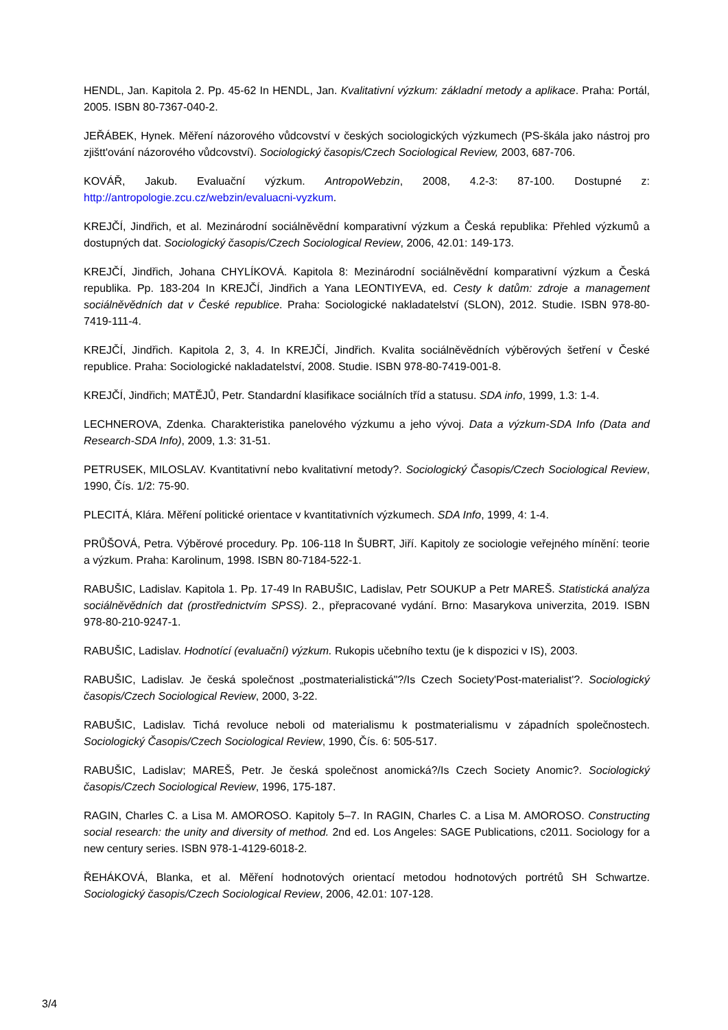HENDL, Jan. Kapitola 2. Pp. 45-62 In HENDL, Jan. Kvalitativní výzkum: základní metody a aplikace. Praha: Portál, 2005. ISBN 80-7367-040-2.
JEŘÁBEK, Hynek. Měření názorového vůdcovství v českých sociologických výzkumech (PS-škála jako nástroj pro zjištt'ování názorového vůdcovství). Sociologický časopis/Czech Sociological Review, 2003, 687-706.
KOVÁŘ, Jakub. Evaluační výzkum. AntropoWebzin, 2008, 4.2-3: 87-100. Dostupné z: http://antropologie.zcu.cz/webzin/evaluacni-vyzkum.
KREJČÍ, Jindřich, et al. Mezinárodní sociálněvědní komparativní výzkum a Česká republika: Přehled výzkumů a dostupných dat. Sociologický časopis/Czech Sociological Review, 2006, 42.01: 149-173.
KREJČÍ, Jindřich, Johana CHYLÍKOVÁ. Kapitola 8: Mezinárodní sociálněvědní komparativní výzkum a Česká republika. Pp. 183-204 In KREJČÍ, Jindřich a Yana LEONTIYEVA, ed. Cesty k datům: zdroje a management sociálněvědních dat v České republice. Praha: Sociologické nakladatelství (SLON), 2012. Studie. ISBN 978-80-7419-111-4.
KREJČÍ, Jindřich. Kapitola 2, 3, 4. In KREJČÍ, Jindřich. Kvalita sociálněvědních výběrových šetření v České republice. Praha: Sociologické nakladatelství, 2008. Studie. ISBN 978-80-7419-001-8.
KREJČÍ, Jindřich; MATĚJŮ, Petr. Standardní klasifikace sociálních tříd a statusu. SDA info, 1999, 1.3: 1-4.
LECHNEROVA, Zdenka. Charakteristika panelového výzkumu a jeho vývoj. Data a výzkum-SDA Info (Data and Research-SDA Info), 2009, 1.3: 31-51.
PETRUSEK, MILOSLAV. Kvantitativní nebo kvalitativní metody?. Sociologický Časopis/Czech Sociological Review, 1990, Čís. 1/2: 75-90.
PLECITÁ, Klára. Měření politické orientace v kvantitativních výzkumech. SDA Info, 1999, 4: 1-4.
PRŮŠOVÁ, Petra. Výběrové procedury. Pp. 106-118 In ŠUBRT, Jiří. Kapitoly ze sociologie veřejného mínění: teorie a výzkum. Praha: Karolinum, 1998. ISBN 80-7184-522-1.
RABUŠIC, Ladislav. Kapitola 1. Pp. 17-49 In RABUŠIC, Ladislav, Petr SOUKUP a Petr MAREŠ. Statistická analýza sociálněvědních dat (prostřednictvím SPSS). 2., přepracované vydání. Brno: Masarykova univerzita, 2019. ISBN 978-80-210-9247-1.
RABUŠIC, Ladislav. Hodnotící (evaluační) výzkum. Rukopis učebního textu (je k dispozici v IS), 2003.
RABUŠIC, Ladislav. Je česká společnost „postmaterialistická"?/Is Czech Society'Post-materialist'?. Sociologický časopis/Czech Sociological Review, 2000, 3-22.
RABUŠIC, Ladislav. Tichá revoluce neboli od materialismu k postmaterialismu v západních společnostech. Sociologický Časopis/Czech Sociological Review, 1990, Čís. 6: 505-517.
RABUŠIC, Ladislav; MAREŠ, Petr. Je česká společnost anomická?/Is Czech Society Anomic?. Sociologický časopis/Czech Sociological Review, 1996, 175-187.
RAGIN, Charles C. a Lisa M. AMOROSO. Kapitoly 5–7. In RAGIN, Charles C. a Lisa M. AMOROSO. Constructing social research: the unity and diversity of method. 2nd ed. Los Angeles: SAGE Publications, c2011. Sociology for a new century series. ISBN 978-1-4129-6018-2.
ŘEHÁKOVÁ, Blanka, et al. Měření hodnotových orientací metodou hodnotových portrétů SH Schwartze. Sociologický časopis/Czech Sociological Review, 2006, 42.01: 107-128.
3/4